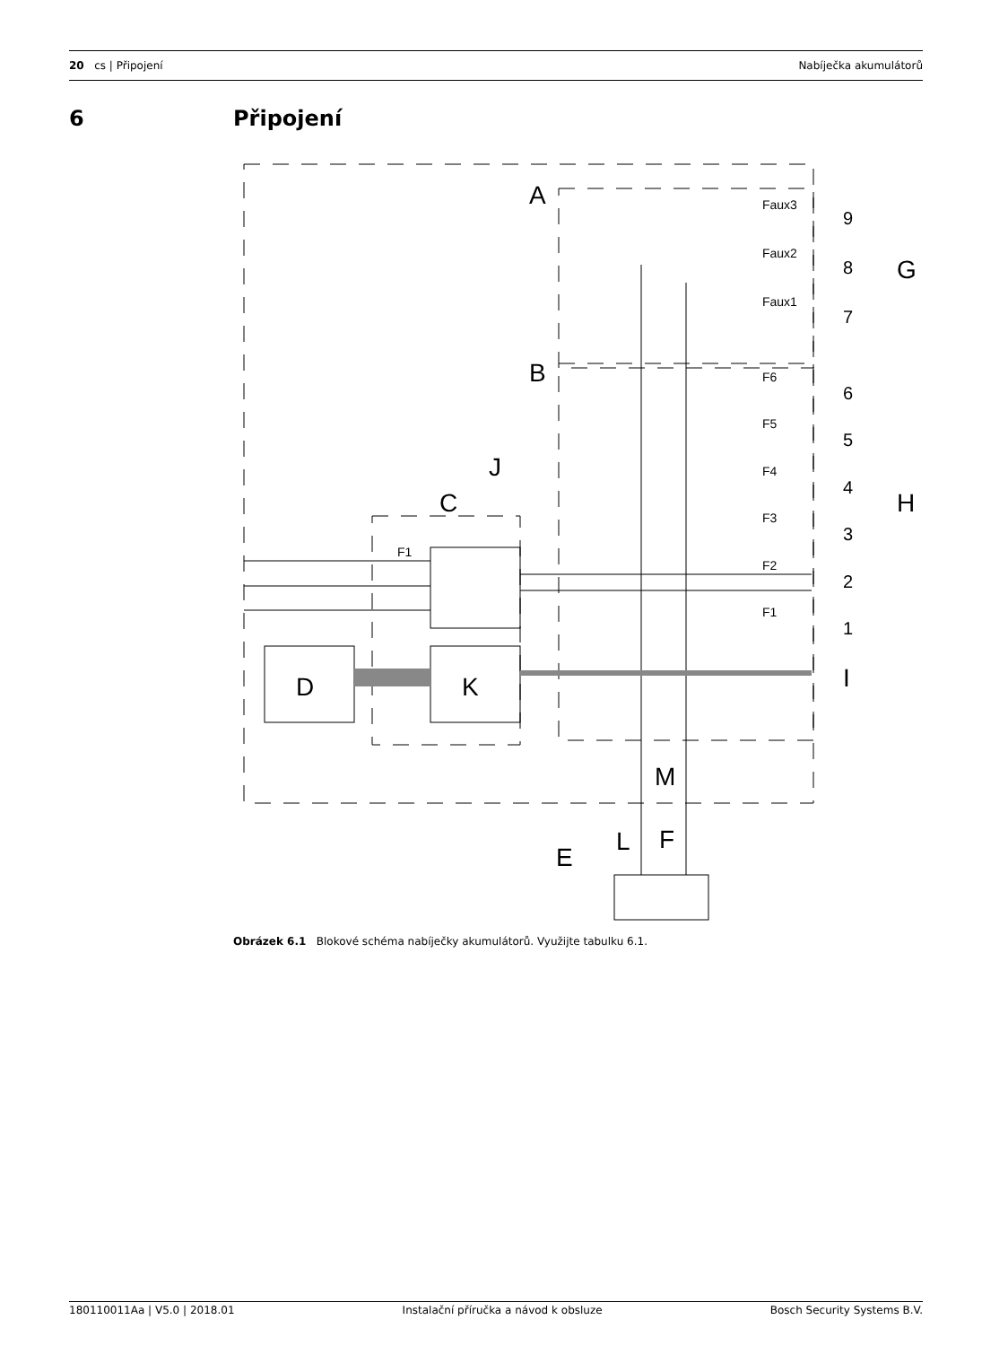20 cs | Připojení Nabíječka akumulátorů
6 Připojení
A
B
C
D
K
J
G
H
I
M
F
L
E
9
8
7
6
5
4
3
2
1
Faux3
Faux2
Faux1
F6
F5
F4
F3
F2
F1
F1
Obrázek 6.1 Blokové schéma nabíječky akumulátorů. Využijte tabulku 6.1.
180110011Aa | V5.0 | 2018.01 Instalační příručka a návod k obsluze
Bosch Security Systems B.V.